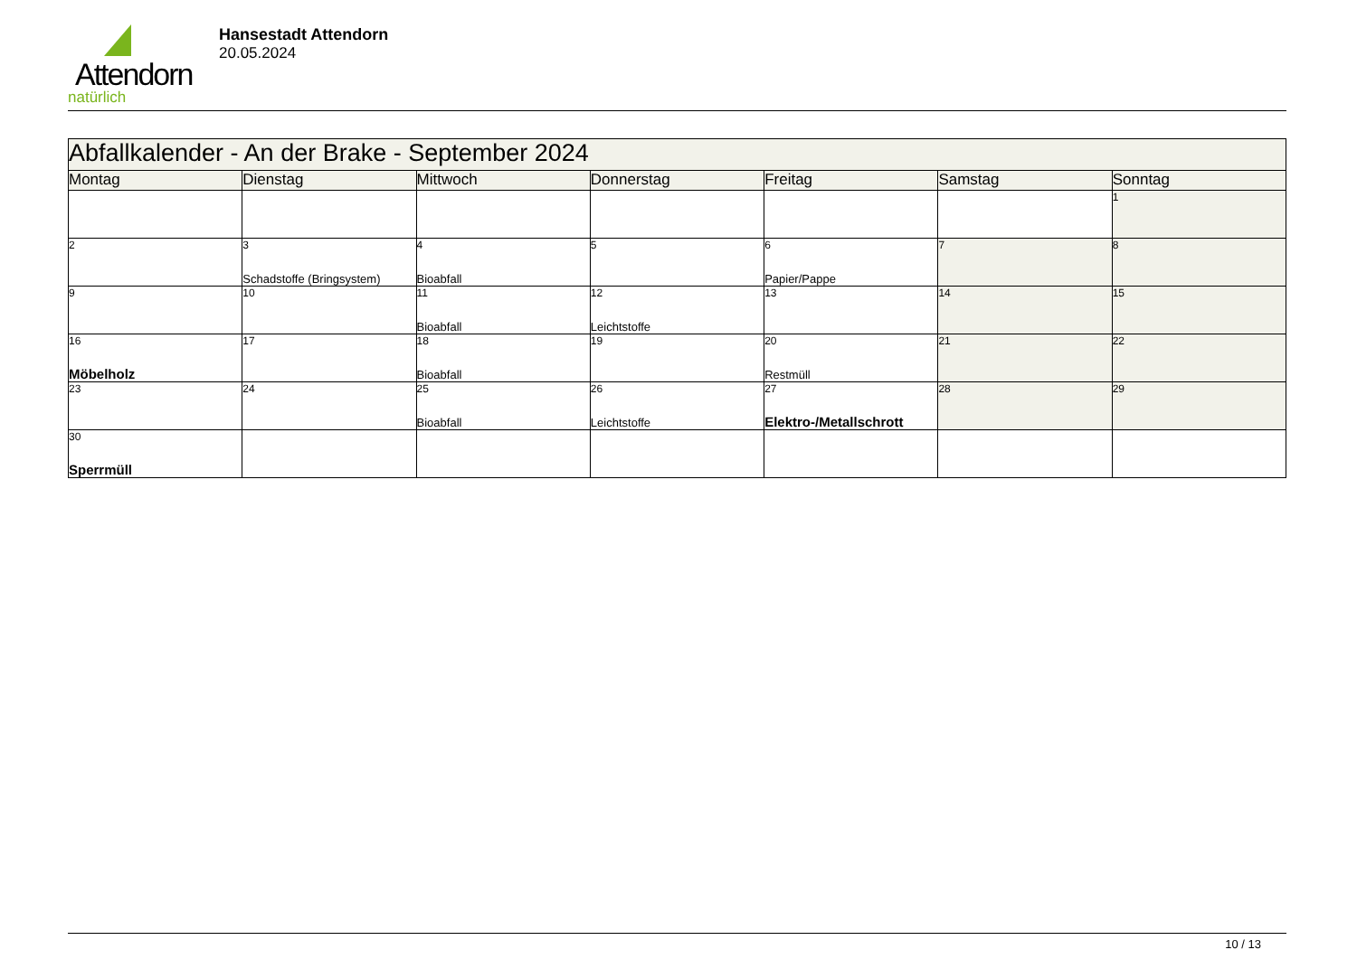Attendorn
natürlich
Hansestadt Attendorn
20.05.2024
| Abfallkalender - An der Brake - September 2024 | | | | | | |
| --- | --- | --- | --- | --- | --- | --- |
| Montag | Dienstag | Mittwoch | Donnerstag | Freitag | Samstag | Sonntag |
| | | | | | | 1 |
| 2 | 3 Schadstoffe (Bringsystem) | 4 Bioabfall | 5 | 6 Papier/Pappe | 7 | 8 |
| 9 | 10 | 11 Bioabfall | 12 Leichtstoffe | 13 | 14 | 15 |
| 16 Möbelholz | 17 | 18 Bioabfall | 19 | 20 Restmüll | 21 | 22 |
| 23 | 24 | 25 Bioabfall | 26 Leichtstoffe | 27 Elektro-/Metallschrott | 28 | 29 |
| 30 Sperrmüll | | | | | | |
10 / 13